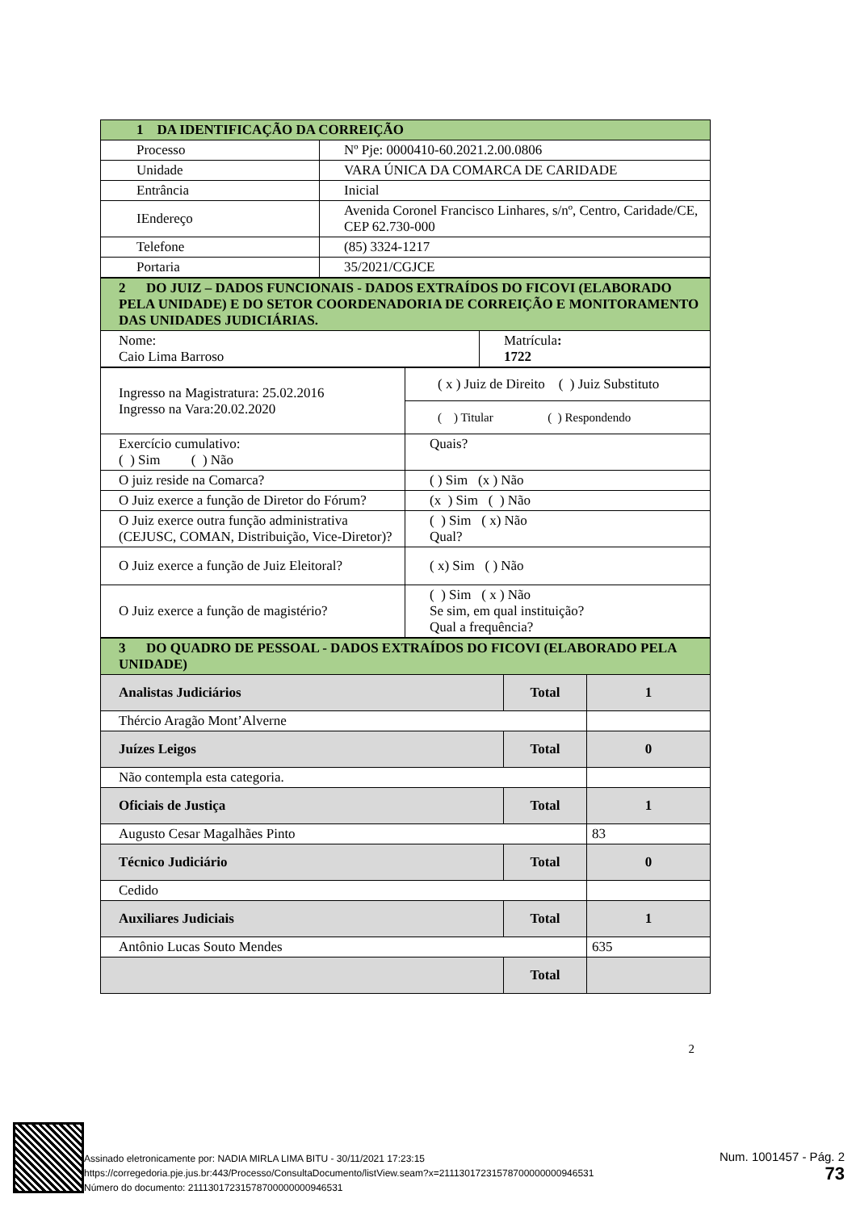| 1 DA IDENTIFICAÇÃO DA CORREIÇÃO | |
| Processo | Nº Pje: 0000410-60.2021.2.00.0806 |
| Unidade | VARA ÚNICA DA COMARCA DE CARIDADE |
| Entrância | Inicial |
| IEndereço | Avenida Coronel Francisco Linhares, s/nº, Centro, Caridade/CE, CEP 62.730-000 |
| Telefone | (85) 3324-1217 |
| Portaria | 35/2021/CGJCE |
| 2 DO JUIZ – DADOS FUNCIONAIS - DADOS EXTRAÍDOS DO FICOVI (ELABORADO PELA UNIDADE) E DO SETOR COORDENADORIA DE CORREIÇÃO E MONITORAMENTO DAS UNIDADES JUDICIÁRIAS. | |
| Nome: Caio Lima Barroso | Matrícula : 1722 |
| Ingresso na Magistratura: 25.02.2016 Ingresso na Vara:20.02.2020 | ( x ) Juiz de Direito ( ) Juiz Substituto |
| | ( ) Titular ( ) Respondendo |
| Exercício cumulativo: ( ) Sim ( ) Não | Quais? |
| O juiz reside na Comarca? | ( ) Sim (x ) Não |
| O Juiz exerce a função de Diretor do Fórum? | (x ) Sim ( ) Não |
| O Juiz exerce outra função administrativa (CEJUSC, COMAN, Distribuição, Vice-Diretor)? | ( ) Sim ( x) Não Qual? |
| O Juiz exerce a função de Juiz Eleitoral? | ( x) Sim ( ) Não |
| O Juiz exerce a função de magistério? | ( ) Sim ( x ) Não Se sim, em qual instituição? Qual a frequência? |
| 3 DO QUADRO DE PESSOAL - DADOS EXTRAÍDOS DO FICOVI (ELABORADO PELA UNIDADE) | | |
| Analistas Judiciários | Total | 1 |
| Thércio Aragão Mont’Alverne | | |
| Juízes Leigos | Total | 0 |
| Não contempla esta categoria. | | |
| Oficiais de Justiça | Total | 1 |
| Augusto Cesar Magalhães Pinto | | 83 |
| Técnico Judiciário | Total | 0 |
| Cedido | | |
| Auxiliares Judiciais | Total | 1 |
| Antônio Lucas Souto Mendes | | 635 |
| | Total | |
2
Assinado eletronicamente por: NADIA MIRLA LIMA BITU - 30/11/2021 17:23:15
https://corregedoria.pje.jus.br:443/Processo/ConsultaDocumento/listView.seam?x=21113017231578700000000946531
Número do documento: 21113017231578700000000946531
Num. 1001457 - Pág. 2
73